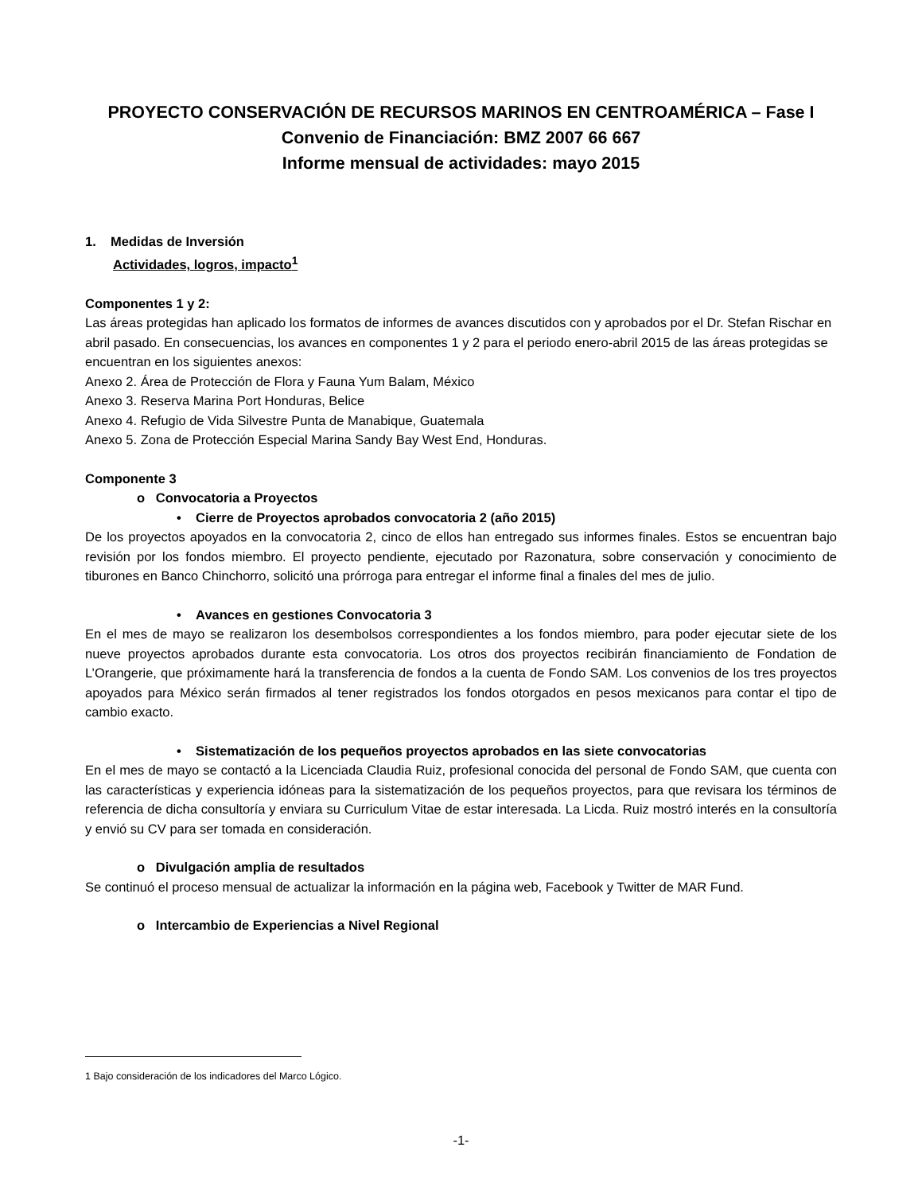PROYECTO CONSERVACIÓN DE RECURSOS MARINOS EN CENTROAMÉRICA – Fase I
Convenio de Financiación: BMZ 2007 66 667
Informe mensual de actividades: mayo 2015
1. Medidas de Inversión
Actividades, logros, impacto<sup>1</sup>
Componentes 1 y 2:
Las áreas protegidas han aplicado los formatos de informes de avances discutidos con y aprobados por el Dr. Stefan Rischar en abril pasado. En consecuencias, los avances en componentes 1 y 2 para el periodo enero-abril 2015 de las áreas protegidas se encuentran en los siguientes anexos:
Anexo 2. Área de Protección de Flora y Fauna Yum Balam, México
Anexo 3. Reserva Marina Port Honduras, Belice
Anexo 4. Refugio de Vida Silvestre Punta de Manabique, Guatemala
Anexo 5. Zona de Protección Especial Marina Sandy Bay West End, Honduras.
Componente 3
o Convocatoria a Proyectos
• Cierre de Proyectos aprobados convocatoria 2 (año 2015)
De los proyectos apoyados en la convocatoria 2, cinco de ellos han entregado sus informes finales. Estos se encuentran bajo revisión por los fondos miembro. El proyecto pendiente, ejecutado por Razonatura, sobre conservación y conocimiento de tiburones en Banco Chinchorro, solicitó una prórroga para entregar el informe final a finales del mes de julio.
• Avances en gestiones Convocatoria 3
En el mes de mayo se realizaron los desembolsos correspondientes a los fondos miembro, para poder ejecutar siete de los nueve proyectos aprobados durante esta convocatoria. Los otros dos proyectos recibirán financiamiento de Fondation de L’Orangerie, que próximamente hará la transferencia de fondos a la cuenta de Fondo SAM. Los convenios de los tres proyectos apoyados para México serán firmados al tener registrados los fondos otorgados en pesos mexicanos para contar el tipo de cambio exacto.
• Sistematización de los pequeños proyectos aprobados en las siete convocatorias
En el mes de mayo se contactó a la Licenciada Claudia Ruiz, profesional conocida del personal de Fondo SAM, que cuenta con las características y experiencia idóneas para la sistematización de los pequeños proyectos, para que revisara los términos de referencia de dicha consultoría y enviara su Curriculum Vitae de estar interesada. La Licda. Ruiz mostró interés en la consultoría y envió su CV para ser tomada en consideración.
o Divulgación amplia de resultados
Se continuó el proceso mensual de actualizar la información en la página web, Facebook y Twitter de MAR Fund.
o Intercambio de Experiencias a Nivel Regional
1 Bajo consideración de los indicadores del Marco Lógico.
-1-